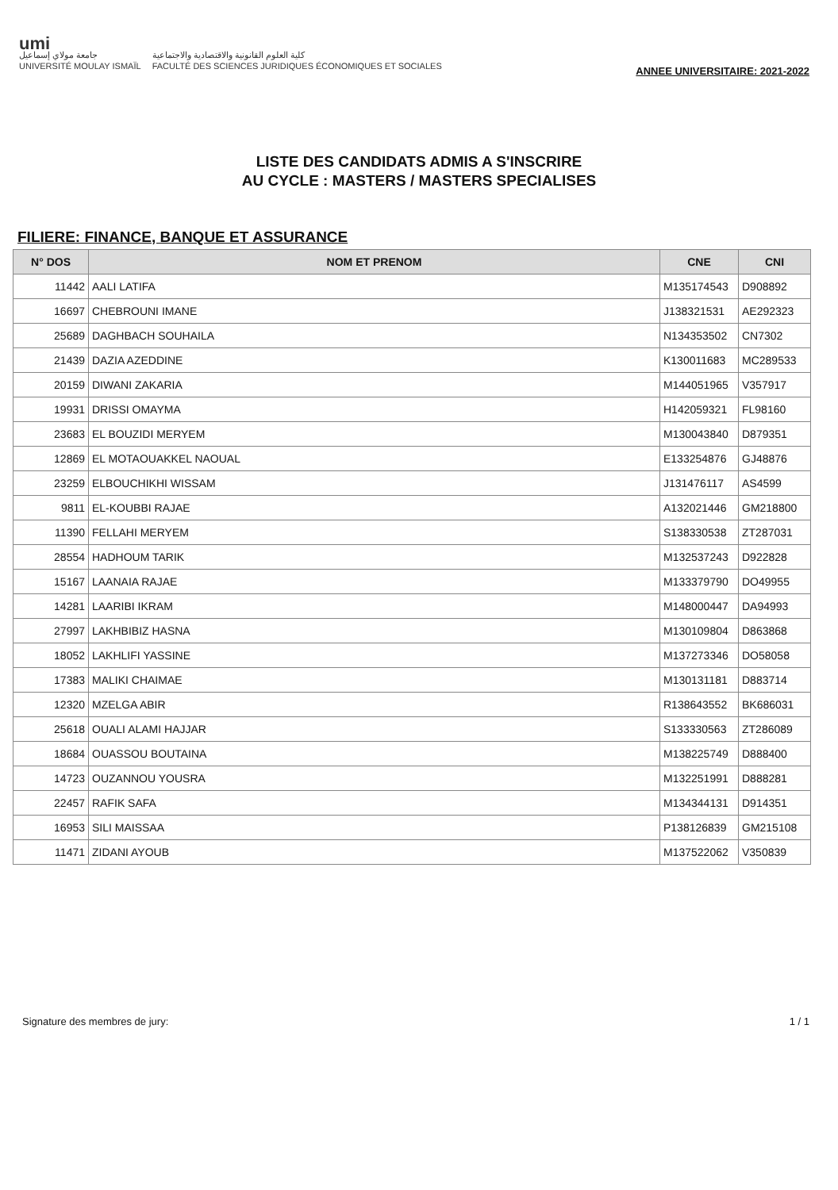umi
جامعة مولاي إسماعيل
UNIVERSITÉ MOULAY ISMAÏL
كلية العلوم القانونية والاقتصادية والاجتماعية
FACULTÉ DES SCIENCES JURIDIQUES ÉCONOMIQUES ET SOCIALES
ANNEE UNIVERSITAIRE: 2021-2022
LISTE DES CANDIDATS ADMIS A S'INSCRIRE
AU CYCLE : MASTERS / MASTERS SPECIALISES
FILIERE: FINANCE, BANQUE ET ASSURANCE
| N° DOS | NOM ET PRENOM | CNE | CNI |
| --- | --- | --- | --- |
| 11442 | AALI LATIFA | M135174543 | D908892 |
| 16697 | CHEBROUNI IMANE | J138321531 | AE292323 |
| 25689 | DAGHBACH SOUHAILA | N134353502 | CN7302 |
| 21439 | DAZIA AZEDDINE | K130011683 | MC289533 |
| 20159 | DIWANI ZAKARIA | M144051965 | V357917 |
| 19931 | DRISSI OMAYMA | H142059321 | FL98160 |
| 23683 | EL BOUZIDI MERYEM | M130043840 | D879351 |
| 12869 | EL MOTAOUAKKEL NAOUAL | E133254876 | GJ48876 |
| 23259 | ELBOUCHIKHI WISSAM | J131476117 | AS4599 |
| 9811 | EL-KOUBBI RAJAE | A132021446 | GM218800 |
| 11390 | FELLAHI MERYEM | S138330538 | ZT287031 |
| 28554 | HADHOUM TARIK | M132537243 | D922828 |
| 15167 | LAANAIA RAJAE | M133379790 | DO49955 |
| 14281 | LAARIBI IKRAM | M148000447 | DA94993 |
| 27997 | LAKHBIBIZ HASNA | M130109804 | D863868 |
| 18052 | LAKHLIFI YASSINE | M137273346 | DO58058 |
| 17383 | MALIKI CHAIMAE | M130131181 | D883714 |
| 12320 | MZELGA ABIR | R138643552 | BK686031 |
| 25618 | OUALI ALAMI HAJJAR | S133330563 | ZT286089 |
| 18684 | OUASSOU BOUTAINA | M138225749 | D888400 |
| 14723 | OUZANNOU YOUSRA | M132251991 | D888281 |
| 22457 | RAFIK SAFA | M134344131 | D914351 |
| 16953 | SILI MAISSAA | P138126839 | GM215108 |
| 11471 | ZIDANI AYOUB | M137522062 | V350839 |
Signature des membres de jury: 1 / 1